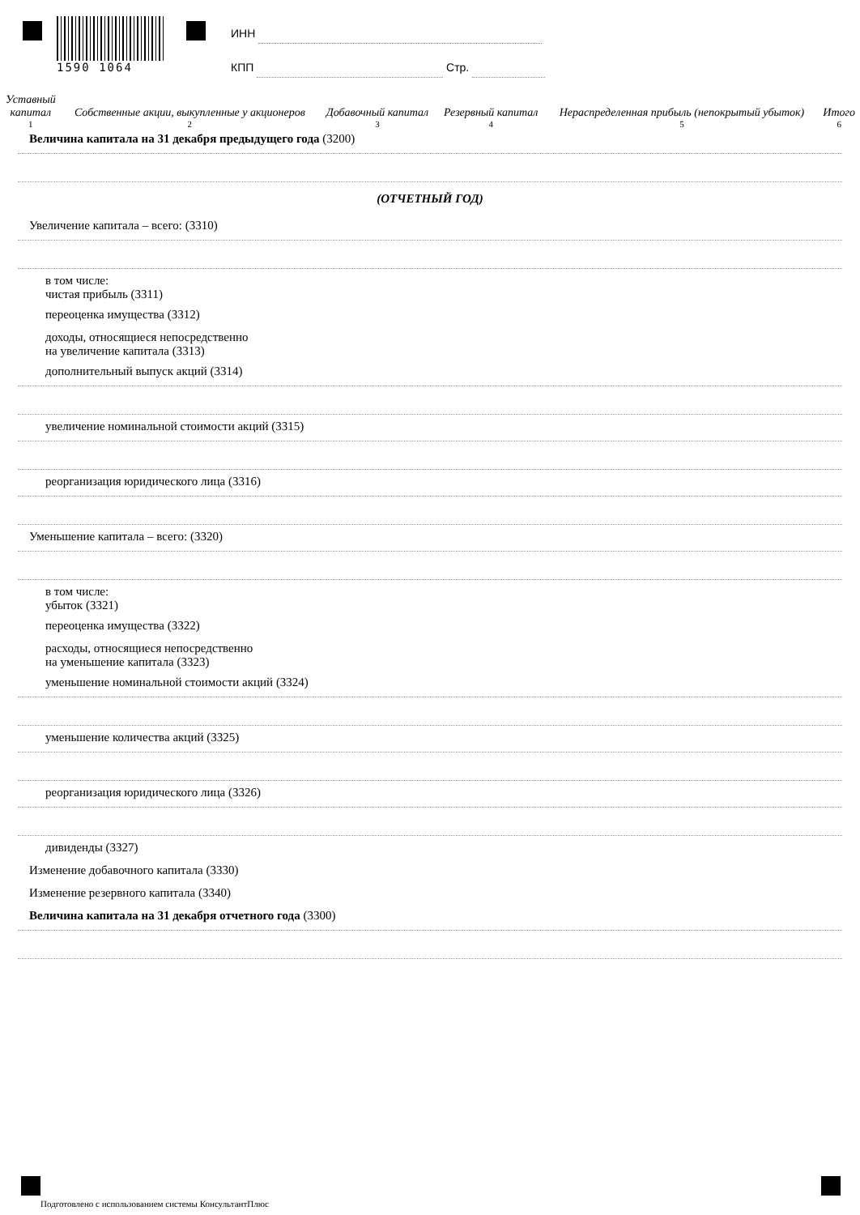1590 1064
ИНН
КПП Стр.
| Уставный капитал | Собственные акции, выкупленные у акционеров | Добавочный капитал | Резервный капитал | Нераспределенная прибыль (непокрытый убыток) | Итого |
| 1 | 2 | 3 | 4 | 5 | 6 |
Величина капитала на 31 декабря предыдущего года (3200)
(ОТЧЕТНЫЙ ГОД)
Увеличение капитала – всего: (3310)
в том числе:
чистая прибыль (3311)
переоценка имущества (3312)
доходы, относящиеся непосредственно
на увеличение капитала (3313)
дополнительный выпуск акций (3314)
увеличение номинальной стоимости акций (3315)
реорганизация юридического лица (3316)
Уменьшение капитала – всего: (3320)
в том числе:
убыток (3321)
переоценка имущества (3322)
расходы, относящиеся непосредственно
на уменьшение капитала (3323)
уменьшение номинальной стоимости акций (3324)
уменьшение количества акций (3325)
реорганизация юридического лица (3326)
дивиденды (3327)
Изменение добавочного капитала (3330)
Изменение резервного капитала (3340)
Величина капитала на 31 декабря отчетного года (3300)
Подготовлено с использованием системы КонсультантПлюс